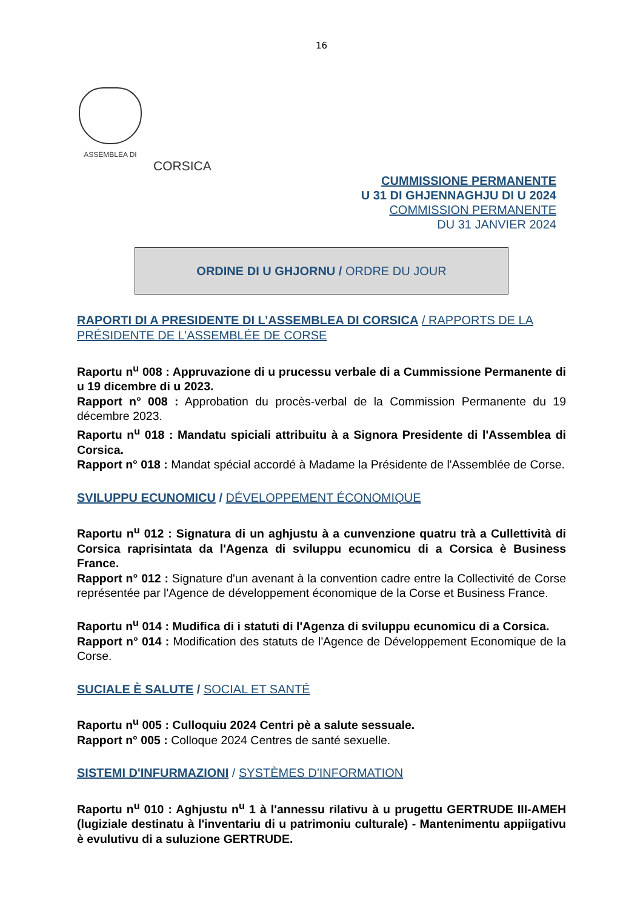16
ASSEMBLEA DI
CORSICA
CUMMISSIONE PERMANENTE
U 31 DI GHJENNAGHJU DI U 2024
COMMISSION PERMANENTE
DU 31 JANVIER 2024
ORDINE DI U GHJORNU / ORDRE DU JOUR
RAPORTI DI A PRESIDENTE DI L’ASSEMBLEA DI CORSICA / RAPPORTS DE LA PRÉSIDENTE DE L’ASSEMBLÉE DE CORSE
Raportu n<sup>u</sup> 008 : Appruvazione di u prucessu verbale di a Cummissione Permanente di u 19 dicembre di u 2023.
Rapport n° 008 : Approbation du procès-verbal de la Commission Permanente du 19 décembre 2023.
Raportu n<sup>u</sup> 018 : Mandatu spiciali attribuitu à a Signora Presidente di l'Assemblea di Corsica.
Rapport n° 018 : Mandat spécial accordé à Madame la Présidente de l'Assemblée de Corse.
SVILUPPU ECUNOMICU / DÉVELOPPEMENT ÉCONOMIQUE
Raportu n<sup>u</sup> 012 : Signatura di un aghjustu à a cunvenzione quatru trà a Cullettività di Corsica raprisintata da l'Agenza di sviluppu ecunomicu di a Corsica è Business France.
Rapport n° 012 : Signature d'un avenant à la convention cadre entre la Collectivité de Corse représentée par l'Agence de développement économique de la Corse et Business France.
Raportu n<sup>u</sup> 014 : Mudifica di i statuti di l'Agenza di sviluppu ecunomicu di a Corsica.
Rapport n° 014 : Modification des statuts de l'Agence de Développement Economique de la Corse.
SUCIALE È SALUTE / SOCIAL ET SANTÉ
Raportu n<sup>u</sup> 005 : Culloquiu 2024 Centri pè a salute sessuale.
Rapport n° 005 : Colloque 2024 Centres de santé sexuelle.
SISTEMI D'INFURMAZIONI / SYSTÈMES D'INFORMATION
Raportu n<sup>u</sup> 010 : Aghjustu n<sup>u</sup> 1 à l'annessu rilativu à u prugettu GERTRUDE III-AMEH (lugiziale destinatu à l'inventariu di u patrimoniu culturale) - Mantenimentu appiigativu è evulutivu di a suluzione GERTRUDE.